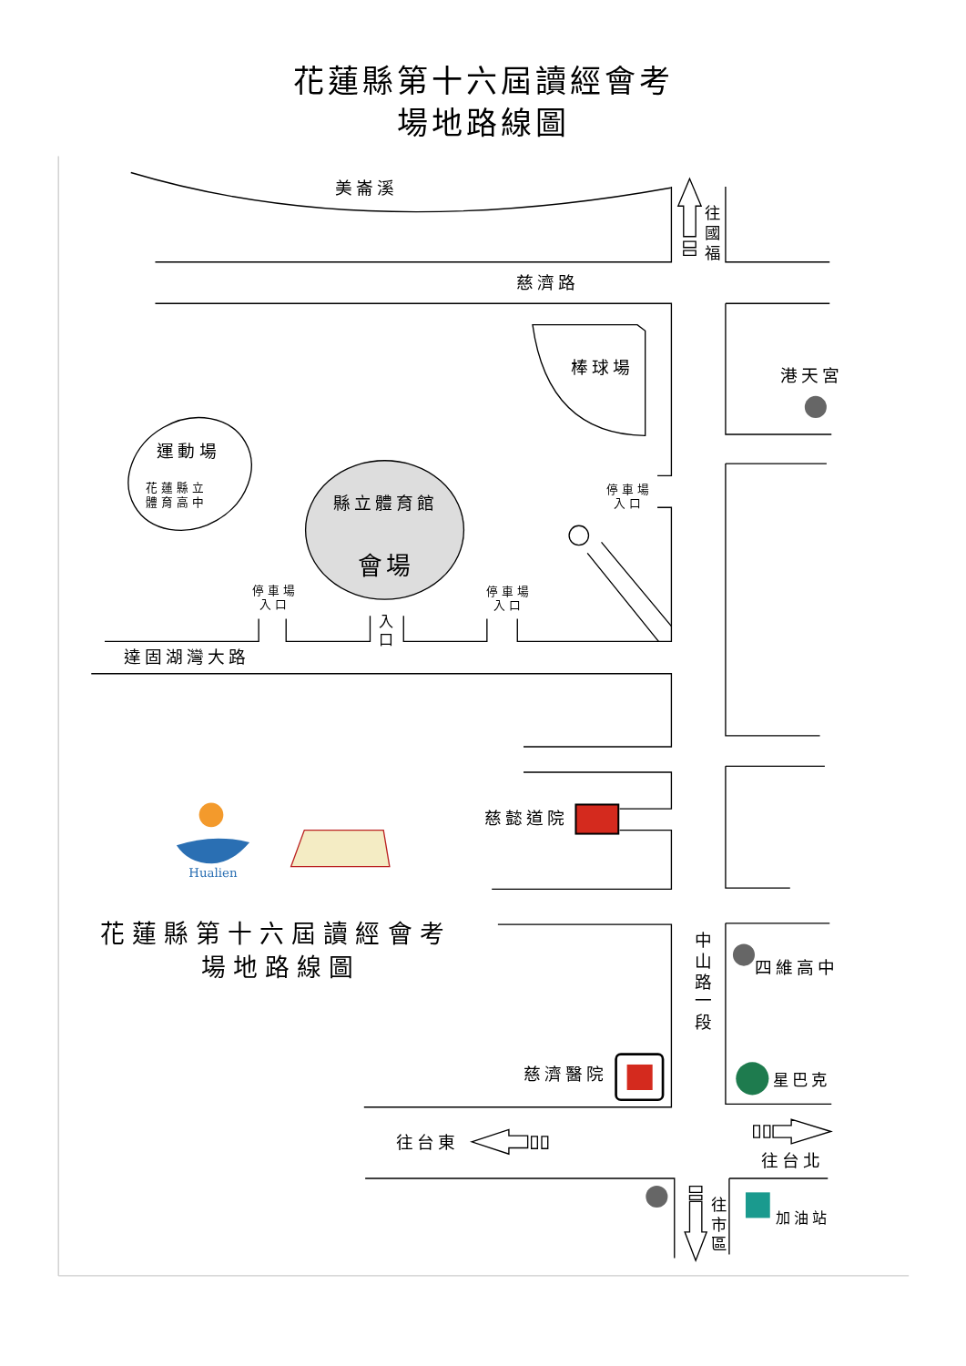花蓮縣第十六屆讀經會考
場地路線圖
美崙溪
慈濟路
棒球場
港天宮
運動場
花蓮縣立
體育高中
縣立體育館
會場
停車場
入口
停車場
入口
停車場
入口
入
口
達固湖灣大路
往
國
福
慈懿道院
Hualien
花蓮縣第十六屆讀經會考
場地路線圖
中
山
路
一
段
四維高中
慈濟醫院
星巴克
往台東
往台北
往
市
區
加油站